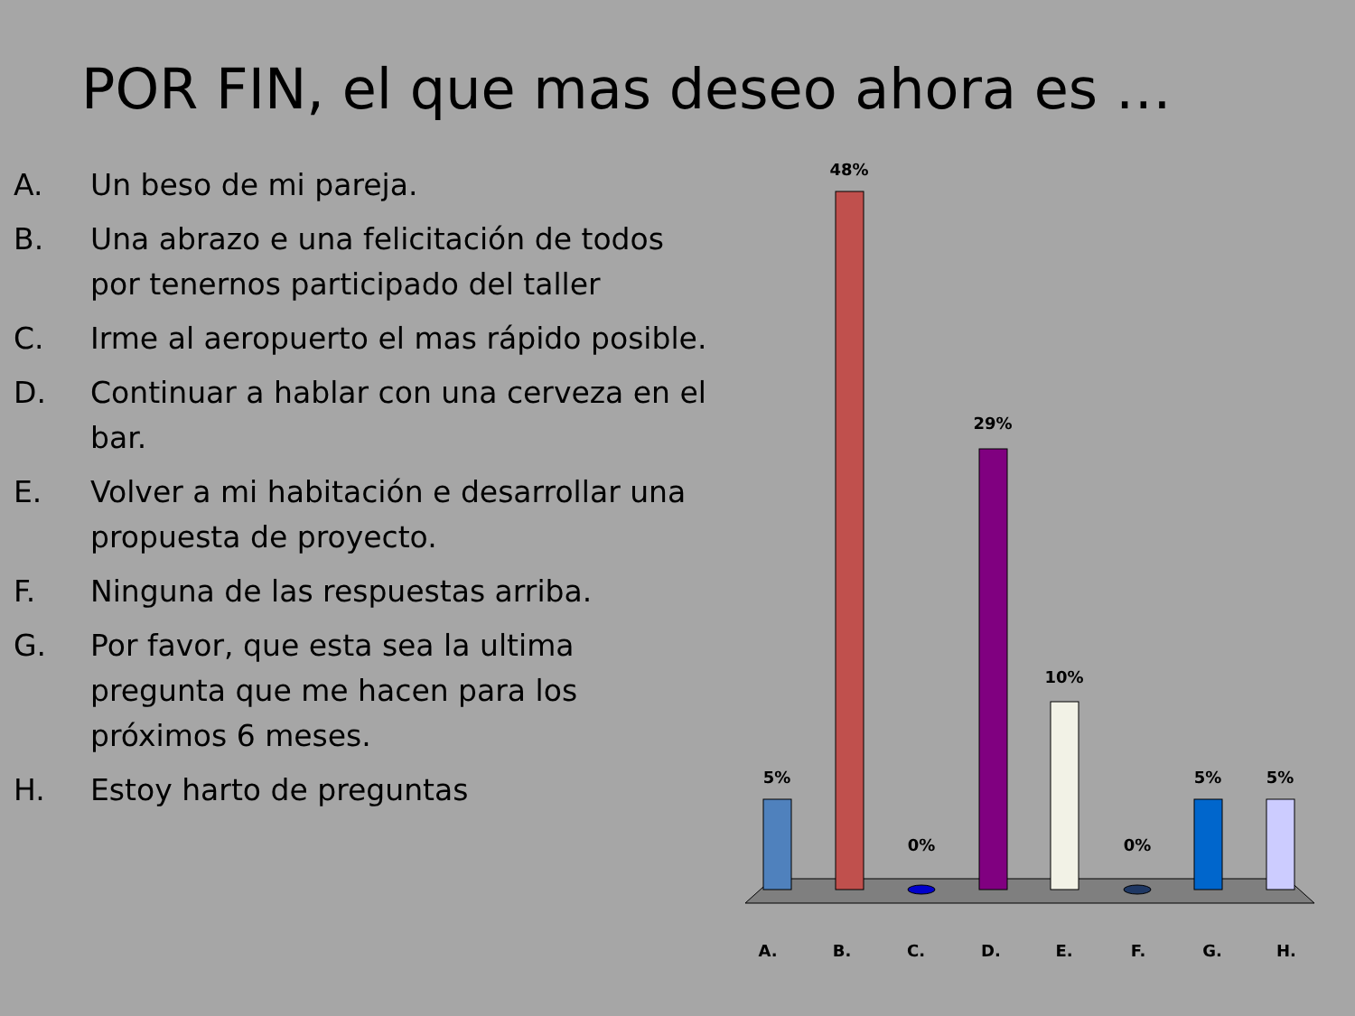POR FIN, el que mas deseo ahora es …
A. Un beso de mi pareja.
B. Una abrazo e una felicitación de todos por tenernos participado del taller
C. Irme al aeropuerto el mas rápido posible.
D. Continuar a hablar con una cerveza en el bar.
E. Volver a mi habitación e desarrollar una propuesta de proyecto.
F. Ninguna de las respuestas arriba.
G. Por favor, que esta sea la ultima pregunta que me hacen para los próximos 6 meses.
H. Estoy harto de preguntas
5%
48%
0%
29%
10%
0%
5% 5%
A. B. C. D. E. F. G. H.